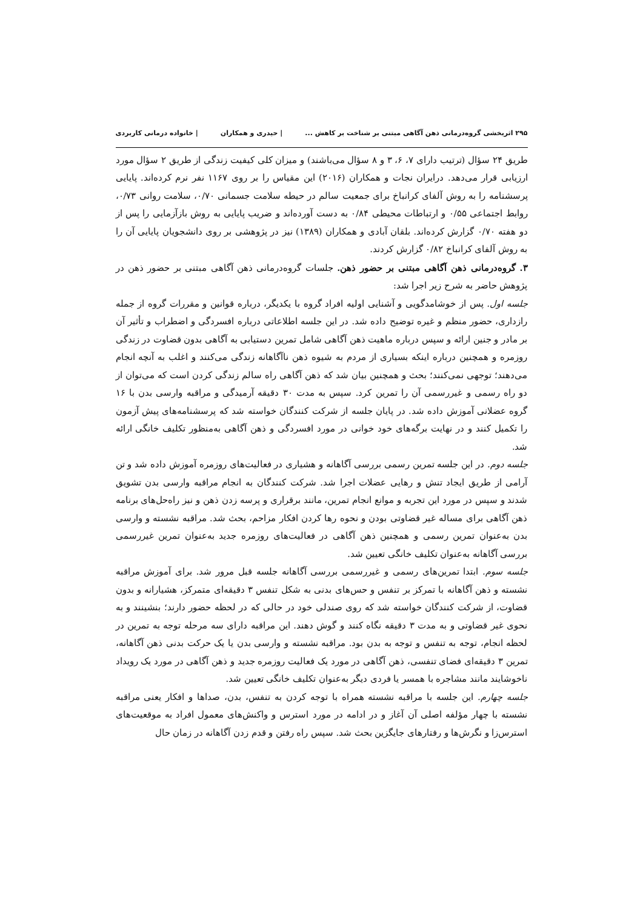۲۹۵ اثربخشی گروه‌درمانی ذهن آگاهی مبتنی بر شناخت بر کاهش ... | حیدری و همکاران | خانواده درمانی کاربردی
طریق ۲۴ سؤال (ترتیب دارای ۷، ۶، ۳ و ۸ سؤال می‌باشند) و میزان کلی کیفیت زندگی از طریق ۲ سؤال مورد ارزیابی قرار می‌دهد. درایران نجات و همکاران (۲۰۱۶) این مقیاس را بر روی ۱۱۶۷ نفر نرم کرده‌اند. پایایی پرسشنامه را به روش آلفای کرانباخ برای جمعیت سالم در حیطه سلامت جسمانی ۰/۷۰، سلامت روانی ۰/۷۳، روابط اجتماعی ۰/۵۵ و ارتباطات محیطی ۰/۸۴ به دست آورده‌اند و ضریب پایایی به روش بازآزمایی را پس از دو هفته ۰/۷۰ گزارش کرده‌اند. بلقان آبادی و همکاران (۱۳۸۹) نیز در پژوهشی بر روی دانشجویان پایایی آن را به روش آلفای کرانباخ ۰/۸۲ گزارش کردند.
۳. گروه‌درمانی ذهن آگاهی مبتنی بر حضور ذهن. جلسات گروه‌درمانی ذهن آگاهی مبتنی بر حضور ذهن در پژوهش حاضر به شرح زیر اجرا شد:
جلسه اول. پس از خوشامدگویی و آشنایی اولیه افراد گروه با یکدیگر، درباره قوانین و مقررات گروه از جمله رازداری، حضور منظم و غیره توضیح داده شد. در این جلسه اطلاعاتی درباره افسردگی و اضطراب و تأثیر آن بر مادر و جنین ارائه و سپس درباره ماهیت ذهن آگاهی شامل تمرین دستیابی به آگاهی بدون قضاوت در زندگی روزمره و همچنین درباره اینکه بسیاری از مردم به شیوه ذهن ناآگاهانه زندگی می‌کنند و اغلب به آنچه انجام می‌دهند؛ توجهی نمی‌کنند؛ بحث و همچنین بیان شد که ذهن آگاهی راه سالم زندگی کردن است که می‌توان از دو راه رسمی و غیررسمی آن را تمرین کرد. سپس به مدت ۳۰ دقیقه آرمیدگی و مراقبه وارسی بدن با ۱۶ گروه عضلانی آموزش داده شد. در پایان جلسه از شرکت کنندگان خواسته شد که پرسشنامه‌های پیش آزمون را تکمیل کنند و در نهایت برگه‌های خود خوانی در مورد افسردگی و ذهن آگاهی به‌منظور تکلیف خانگی ارائه شد.
جلسه دوم. در این جلسه تمرین رسمی بررسی آگاهانه و هشیاری در فعالیت‌های روزمره آموزش داده شد و تن آرامی از طریق ایجاد تنش و رهایی عضلات اجرا شد. شرکت کنندگان به انجام مراقبه وارسی بدن تشویق شدند و سپس در مورد این تجربه و موانع انجام تمرین، مانند برقراری و پرسه زدن ذهن و نیز راه‌حل‌های برنامه ذهن آگاهی برای مساله غیر قضاوتی بودن و نحوه رها کردن افکار مزاحم، بحث شد. مراقبه نشسته و وارسی بدن به‌عنوان تمرین رسمی و همچنین ذهن آگاهی در فعالیت‌های روزمره جدید به‌عنوان تمرین غیررسمی بررسی آگاهانه به‌عنوان تکلیف خانگی تعیین شد.
جلسه سوم. ابتدا تمرین‌های رسمی و غیررسمی بررسی آگاهانه جلسه قبل مرور شد. برای آموزش مراقبه نشسته و ذهن آگاهانه با تمرکز بر تنفس و حس‌های بدنی به شکل تنفس ۳ دقیقه‌ای متمرکز، هشیارانه و بدون قضاوت، از شرکت کنندگان خواسته شد که روی صندلی خود در حالی که در لحظه حضور دارند؛ بنشینند و به نحوی غیر قضاوتی و به مدت ۳ دقیقه نگاه کنند و گوش دهند. این مراقبه دارای سه مرحله توجه به تمرین در لحظه انجام، توجه به تنفس و توجه به بدن بود. مراقبه نشسته و وارسی بدن یا یک حرکت بدنی ذهن آگاهانه، تمرین ۳ دقیقه‌ای فضای تنفسی، ذهن آگاهی در مورد یک فعالیت روزمره جدید و ذهن آگاهی در مورد یک رویداد ناخوشایند مانند مشاجره با همسر یا فردی دیگر به‌عنوان تکلیف خانگی تعیین شد.
جلسه چهارم. این جلسه با مراقبه نشسته همراه با توجه کردن به تنفس، بدن، صداها و افکار یعنی مراقبه نشسته با چهار مؤلفه اصلی آن آغاز و در ادامه در مورد استرس و واکنش‌های معمول افراد به موقعیت‌های استرس‌زا و نگرش‌ها و رفتارهای جایگزین بحث شد. سپس راه رفتن و قدم زدن آگاهانه در زمان حال